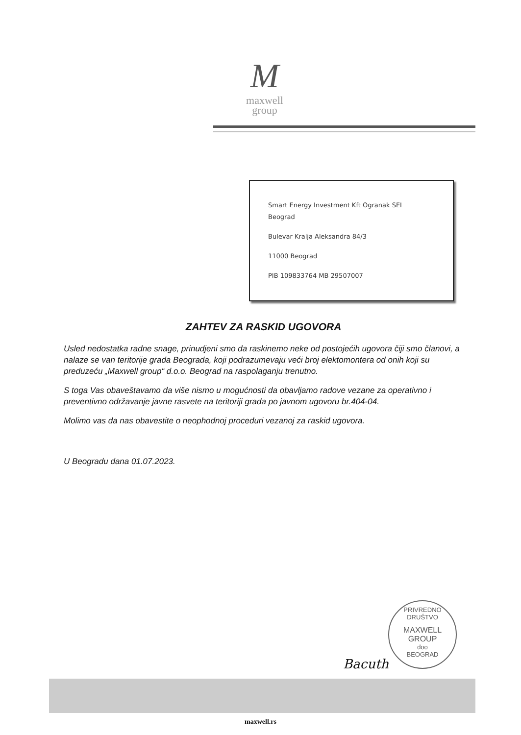M
maxwell
group
Smart Energy Investment Kft Ogranak SEI
Beograd
Bulevar Kralja Aleksandra 84/3
11000 Beograd
PIB 109833764 MB 29507007
ZAHTEV ZA RASKID UGOVORA
Usled nedostatka radne snage, prinudjeni smo da raskinemo neke od postojećih ugovora čiji smo članovi, a nalaze se van teritorije grada Beograda, koji podrazumevaju veći broj elektomontera od onih koji su preduzeću „Maxwell group“ d.o.o. Beograd na raspolaganju trenutno.
S toga Vas obaveštavamo da više nismo u mogućnosti da obavljamo radove vezane za operativno i preventivno održavanje javne rasvete na teritoriji grada po javnom ugovoru br.404-04.
Molimo vas da nas obavestite o neophodnoj proceduri vezanoj za raskid ugovora.
U Beogradu dana 01.07.2023.
PRIVREDNO DRUŠTVO
MAXWELL
GROUP
doo
BEOGRAD
Bacuth
maxwell.rs